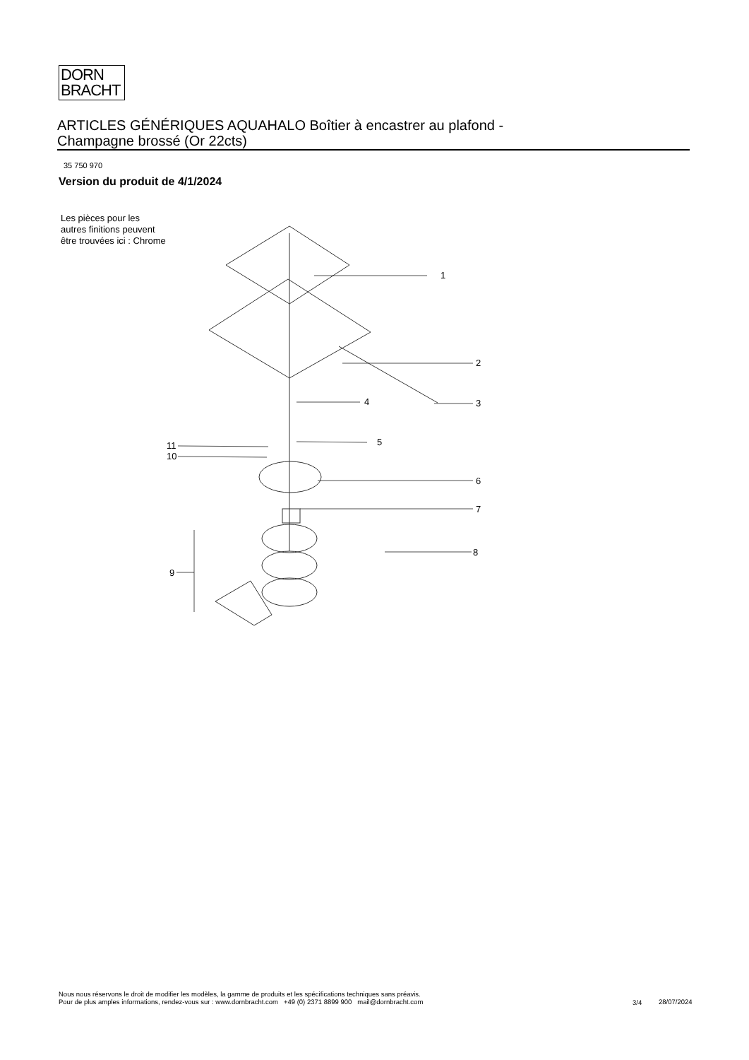DORN
BRACHT
ARTICLES GÉNÉRIQUES AQUAHALO Boîtier à encastrer au plafond -
Champagne brossé (Or 22cts)
35 750 970
Version du produit de 4/1/2024
Les pièces pour les autres finitions peuvent être trouvées ici : Chrome
1
2
3
4
5
6
7
8
9
10
11
Nous nous réservons le droit de modifier les modèles, la gamme de produits et les spécifications techniques sans préavis.
Pour de plus amples informations, rendez-vous sur : www.dornbracht.com +49 (0) 2371 8899 900 mail@dornbracht.com
3/4 28/07/2024